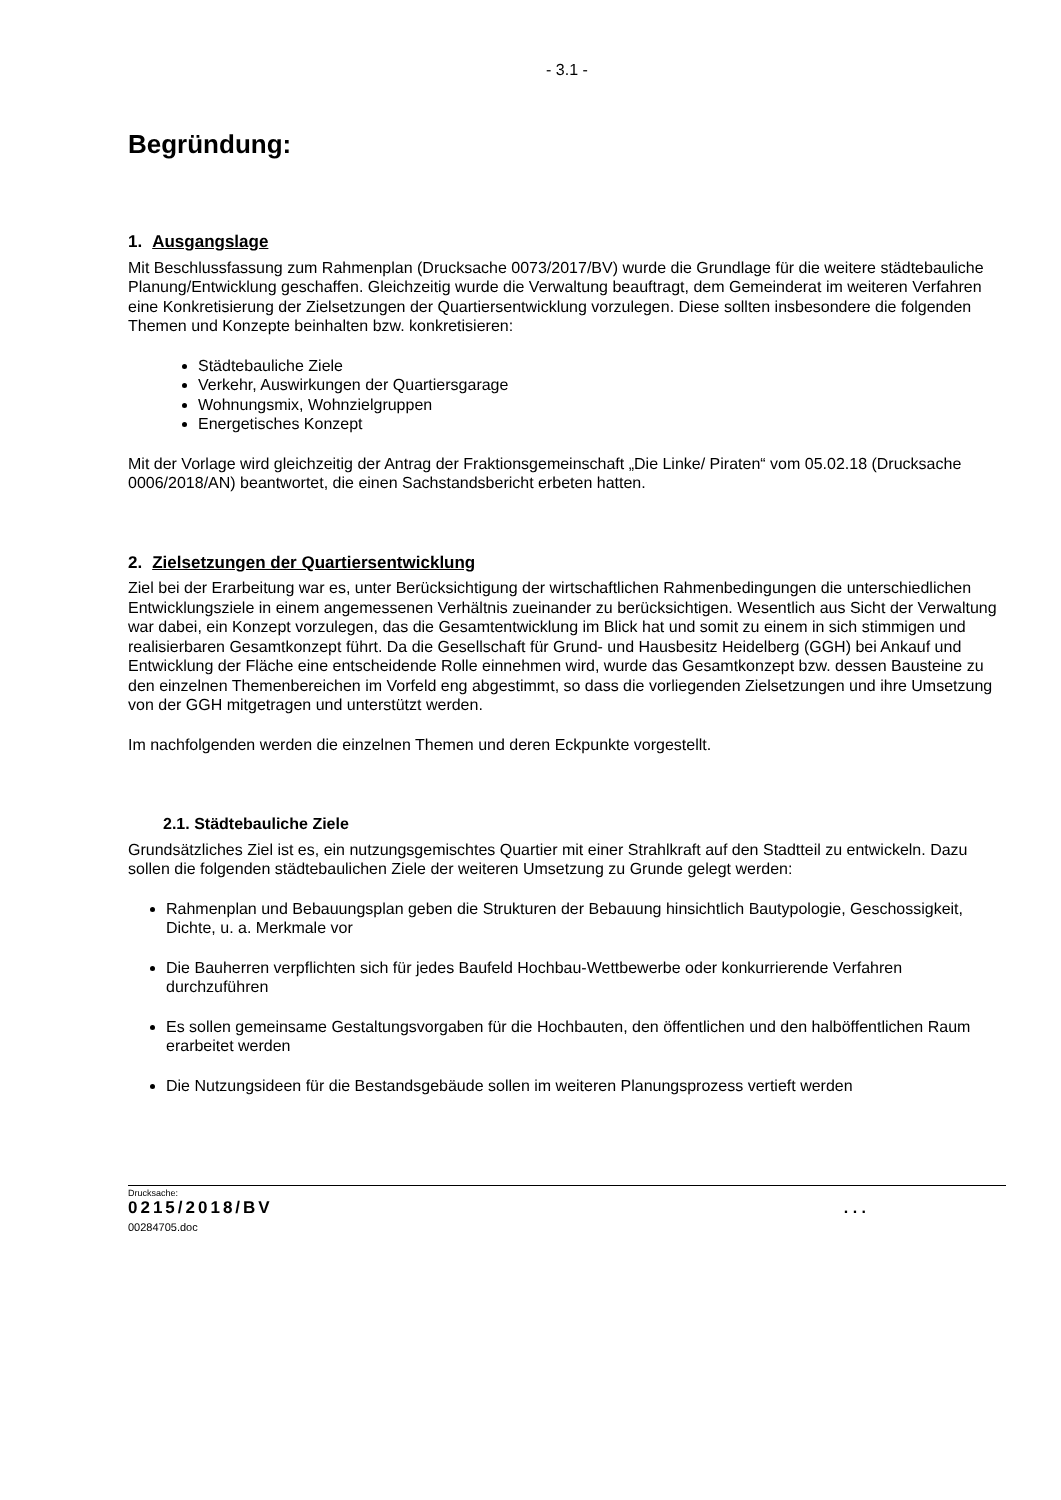- 3.1 -
Begründung:
1. Ausgangslage
Mit Beschlussfassung zum Rahmenplan (Drucksache 0073/2017/BV) wurde die Grundlage für die weitere städtebauliche Planung/Entwicklung geschaffen. Gleichzeitig wurde die Verwaltung beauftragt, dem Gemeinderat im weiteren Verfahren eine Konkretisierung der Zielsetzungen der Quartiersentwicklung vorzulegen. Diese sollten insbesondere die folgenden Themen und Konzepte beinhalten bzw. konkretisieren:
Städtebauliche Ziele
Verkehr, Auswirkungen der Quartiersgarage
Wohnungsmix, Wohnzielgruppen
Energetisches Konzept
Mit der Vorlage wird gleichzeitig der Antrag der Fraktionsgemeinschaft „Die Linke/ Piraten“ vom 05.02.18 (Drucksache 0006/2018/AN) beantwortet, die einen Sachstandsbericht erbeten hatten.
2. Zielsetzungen der Quartiersentwicklung
Ziel bei der Erarbeitung war es, unter Berücksichtigung der wirtschaftlichen Rahmenbedingungen die unterschiedlichen Entwicklungsziele in einem angemessenen Verhältnis zueinander zu berücksichtigen. Wesentlich aus Sicht der Verwaltung war dabei, ein Konzept vorzulegen, das die Gesamtentwicklung im Blick hat und somit zu einem in sich stimmigen und realisierbaren Gesamtkonzept führt. Da die Gesellschaft für Grund- und Hausbesitz Heidelberg (GGH) bei Ankauf und Entwicklung der Fläche eine entscheidende Rolle einnehmen wird, wurde das Gesamtkonzept bzw. dessen Bausteine zu den einzelnen Themenbereichen im Vorfeld eng abgestimmt, so dass die vorliegenden Zielsetzungen und ihre Umsetzung von der GGH mitgetragen und unterstützt werden.
Im nachfolgenden werden die einzelnen Themen und deren Eckpunkte vorgestellt.
2.1. Städtebauliche Ziele
Grundsätzliches Ziel ist es, ein nutzungsgemischtes Quartier mit einer Strahlkraft auf den Stadtteil zu entwickeln. Dazu sollen die folgenden städtebaulichen Ziele der weiteren Umsetzung zu Grunde gelegt werden:
Rahmenplan und Bebauungsplan geben die Strukturen der Bebauung hinsichtlich Bautypologie, Geschossigkeit, Dichte, u. a. Merkmale vor
Die Bauherren verpflichten sich für jedes Baufeld Hochbau-Wettbewerbe oder konkurrierende Verfahren durchzuführen
Es sollen gemeinsame Gestaltungsvorgaben für die Hochbauten, den öffentlichen und den halböffentlichen Raum erarbeitet werden
Die Nutzungsideen für die Bestandsgebäude sollen im weiteren Planungsprozess vertieft werden
Drucksache:
0215/2018/BV
00284705.doc
. . .